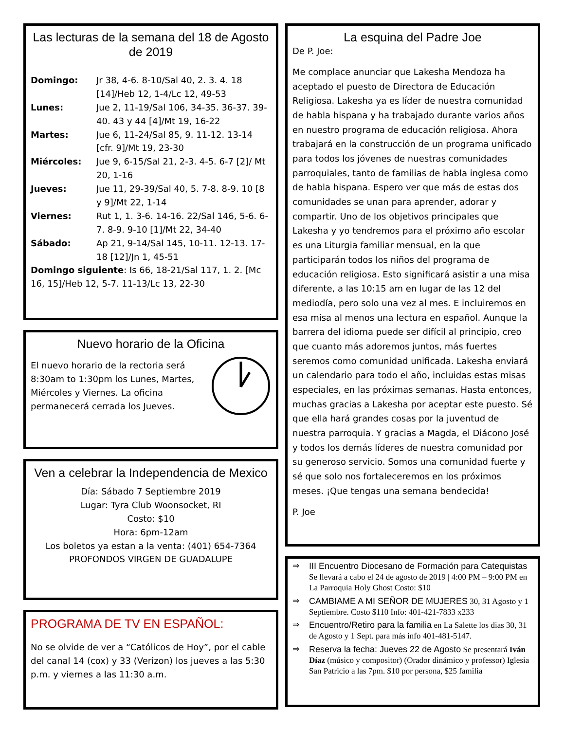Las lecturas de la semana del 18 de Agosto de 2019
Domingo: Jr 38, 4-6. 8-10/Sal 40, 2. 3. 4. 18 [14]/Heb 12, 1-4/Lc 12, 49-53
Lunes: Jue 2, 11-19/Sal 106, 34-35. 36-37. 39-40. 43 y 44 [4]/Mt 19, 16-22
Martes: Jue 6, 11-24/Sal 85, 9. 11-12. 13-14 [cfr. 9]/Mt 19, 23-30
Miércoles: Jue 9, 6-15/Sal 21, 2-3. 4-5. 6-7 [2]/ Mt 20, 1-16
Jueves: Jue 11, 29-39/Sal 40, 5. 7-8. 8-9. 10 [8 y 9]/Mt 22, 1-14
Viernes: Rut 1, 1. 3-6. 14-16. 22/Sal 146, 5-6. 6-7. 8-9. 9-10 [1]/Mt 22, 34-40
Sábado: Ap 21, 9-14/Sal 145, 10-11. 12-13. 17-18 [12]/Jn 1, 45-51
Domingo siguiente: Is 66, 18-21/Sal 117, 1. 2. [Mc 16, 15]/Heb 12, 5-7. 11-13/Lc 13, 22-30
Nuevo horario de la Oficina
El nuevo horario de la rectoria será 8:30am to 1:30pm los Lunes, Martes, Miércoles y Viernes. La oficina permanecerá cerrada los Jueves.
Ven a celebrar la Independencia de Mexico
Día: Sábado 7 Septiembre 2019
Lugar: Tyra Club Woonsocket, RI
Costo: $10
Hora: 6pm-12am
Los boletos ya estan a la venta: (401) 654-7364
PROFONDOS VIRGEN DE GUADALUPE
PROGRAMA DE TV EN ESPAÑOL:
No se olvide de ver a “Católicos de Hoy”, por el cable del canal 14 (cox) y 33 (Verizon) los jueves a las 5:30 p.m. y viernes a las 11:30 a.m.
La esquina del Padre Joe
De P. Joe:
Me complace anunciar que Lakesha Mendoza ha aceptado el puesto de Directora de Educación Religiosa. Lakesha ya es líder de nuestra comunidad de habla hispana y ha trabajado durante varios años en nuestro programa de educación religiosa. Ahora trabajará en la construcción de un programa unificado para todos los jóvenes de nuestras comunidades parroquiales, tanto de familias de habla inglesa como de habla hispana. Espero ver que más de estas dos comunidades se unan para aprender, adorar y compartir. Uno de los objetivos principales que Lakesha y yo tendremos para el próximo año escolar es una Liturgia familiar mensual, en la que participarán todos los niños del programa de educación religiosa. Esto significará asistir a una misa diferente, a las 10:15 am en lugar de las 12 del mediodía, pero solo una vez al mes. E incluiremos en esa misa al menos una lectura en español. Aunque la barrera del idioma puede ser difícil al principio, creo que cuanto más adoremos juntos, más fuertes seremos como comunidad unificada. Lakesha enviará un calendario para todo el año, incluidas estas misas especiales, en las próximas semanas. Hasta entonces, muchas gracias a Lakesha por aceptar este puesto. Sé que ella hará grandes cosas por la juventud de nuestra parroquia. Y gracias a Magda, el Diácono José y todos los demás líderes de nuestra comunidad por su generoso servicio. Somos una comunidad fuerte y sé que solo nos fortaleceremos en los próximos meses. ¡Que tengas una semana bendecida!
P. Joe
⇒ III Encuentro Diocesano de Formación para Catequistas Se llevará a cabo el 24 de agosto de 2019 | 4:00 PM – 9:00 PM en La Parroquia Holy Ghost Costo: $10
⇒ CAMBIAME A MI SEÑOR DE MUJERES 30, 31 Agosto y 1 Septiembre. Costo $110 Info: 401-421-7833 x233
⇒ Encuentro/Retiro para la familia en La Salette los dias 30, 31 de Agosto y 1 Sept. para más info 401-481-5147.
⇒ Reserva la fecha: Jueves 22 de Agosto Se presentará Iván Díaz (músico y compositor) (Orador dinámico y professor) Iglesia San Patricio a las 7pm. $10 por persona, $25 familia